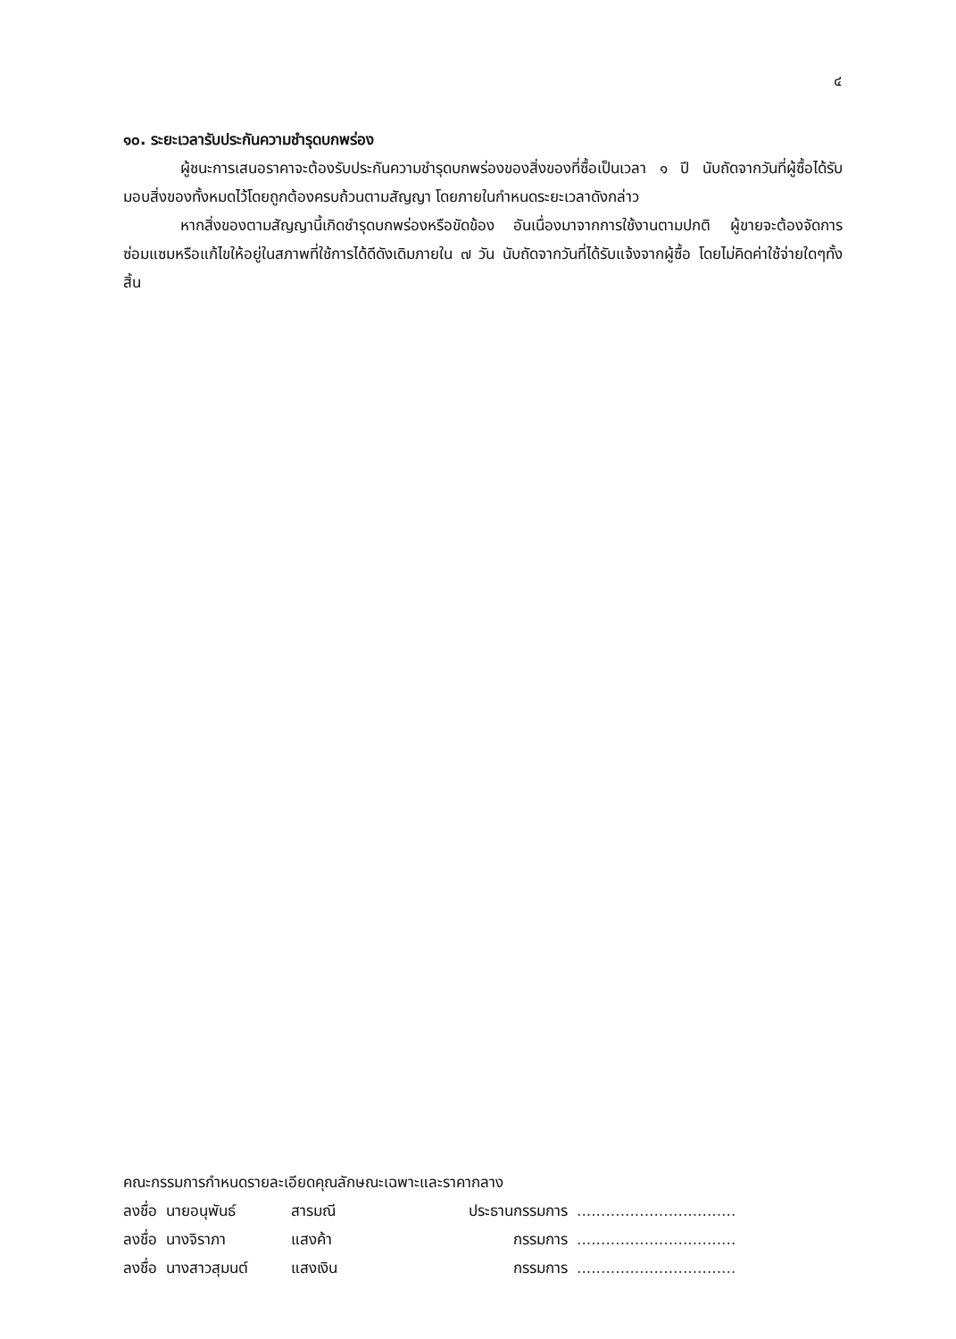๔
๑๐. ระยะเวลารับประกันความชำรุดบกพร่อง
ผู้ชนะการเสนอราคาจะต้องรับประกันความชำรุดบกพร่องของสิ่งของที่ซื้อเป็นเวลา ๑ ปี นับถัดจากวันที่ผู้ซื้อได้รับมอบสิ่งของทั้งหมดไว้โดยถูกต้องครบถ้วนตามสัญญา โดยภายในกำหนดระยะเวลาดังกล่าว
หากสิ่งของตามสัญญานี้เกิดชำรุดบกพร่องหรือขัดข้อง อันเนื่องมาจากการใช้งานตามปกติ ผู้ขายจะต้องจัดการซ่อมแซมหรือแก้ไขให้อยู่ในสภาพที่ใช้การได้ดีดังเดิมภายใน ๗ วัน นับถัดจากวันที่ได้รับแจ้งจากผู้ซื้อ โดยไม่คิดค่าใช้จ่ายใดๆทั้งสิ้น
คณะกรรมการกำหนดรายละเอียดคุณลักษณะเฉพาะและราคากลาง
| ลงชื่อ | นายอนุพันธ์ | สารมณี | ประธานกรรมการ | ................................. |
| ลงชื่อ | นางจิราภา | แสงค้า | กรรมการ | ................................. |
| ลงชื่อ | นางสาวสุมนต์ | แสงเงิน | กรรมการ | ................................. |